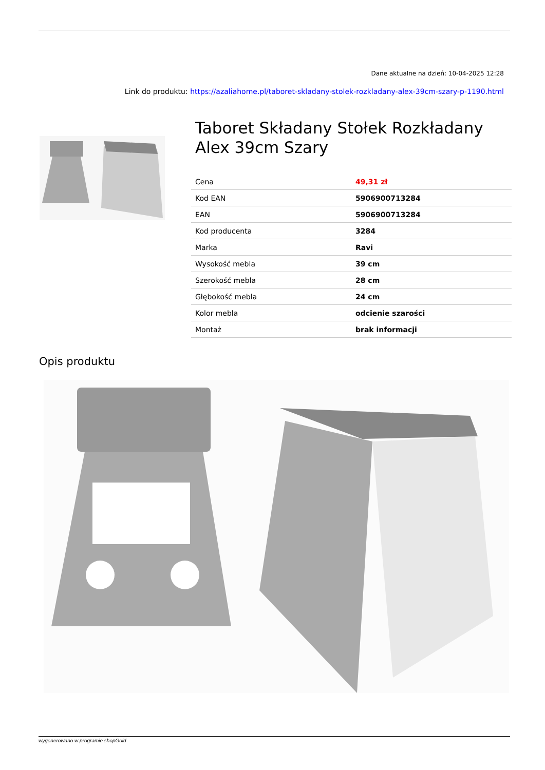Dane aktualne na dzień: 10-04-2025 12:28
Link do produktu: https://azaliahome.pl/taboret-skladany-stolek-rozkladany-alex-39cm-szary-p-1190.html
Taboret Składany Stołek Rozkładany Alex 39cm Szary
| Cena | 49,31 zł |
| Kod EAN | 5906900713284 |
| EAN | 5906900713284 |
| Kod producenta | 3284 |
| Marka | Ravi |
| Wysokość mebla | 39 cm |
| Szerokość mebla | 28 cm |
| Głębokość mebla | 24 cm |
| Kolor mebla | odcienie szarości |
| Montaż | brak informacji |
Opis produktu
wygenerowano w programie shopGold